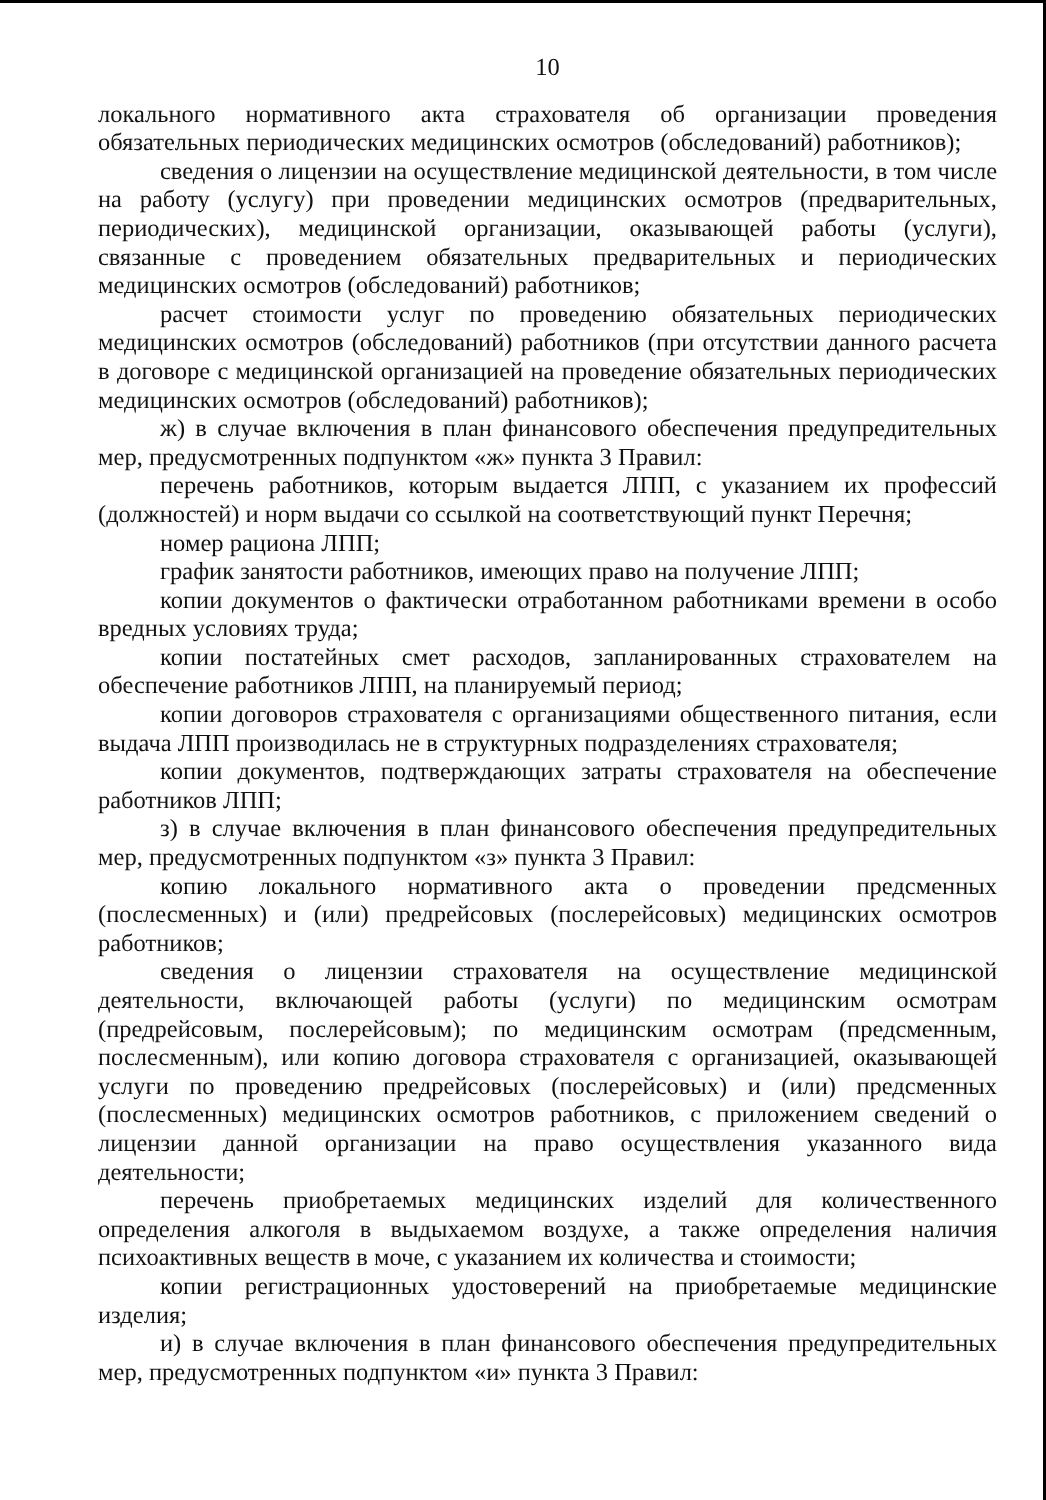10
локального нормативного акта страхователя об организации проведения обязательных периодических медицинских осмотров (обследований) работников);
сведения о лицензии на осуществление медицинской деятельности, в том числе на работу (услугу) при проведении медицинских осмотров (предварительных, периодических), медицинской организации, оказывающей работы (услуги), связанные с проведением обязательных предварительных и периодических медицинских осмотров (обследований) работников;
расчет стоимости услуг по проведению обязательных периодических медицинских осмотров (обследований) работников (при отсутствии данного расчета в договоре с медицинской организацией на проведение обязательных периодических медицинских осмотров (обследований) работников);
ж) в случае включения в план финансового обеспечения предупредительных мер, предусмотренных подпунктом «ж» пункта 3 Правил:
перечень работников, которым выдается ЛПП, с указанием их профессий (должностей) и норм выдачи со ссылкой на соответствующий пункт Перечня;
номер рациона ЛПП;
график занятости работников, имеющих право на получение ЛПП;
копии документов о фактически отработанном работниками времени в особо вредных условиях труда;
копии постатейных смет расходов, запланированных страхователем на обеспечение работников ЛПП, на планируемый период;
копии договоров страхователя с организациями общественного питания, если выдача ЛПП производилась не в структурных подразделениях страхователя;
копии документов, подтверждающих затраты страхователя на обеспечение работников ЛПП;
з) в случае включения в план финансового обеспечения предупредительных мер, предусмотренных подпунктом «з» пункта 3 Правил:
копию локального нормативного акта о проведении предсменных (послесменных) и (или) предрейсовых (послерейсовых) медицинских осмотров работников;
сведения о лицензии страхователя на осуществление медицинской деятельности, включающей работы (услуги) по медицинским осмотрам (предрейсовым, послерейсовым); по медицинским осмотрам (предсменным, послесменным), или копию договора страхователя с организацией, оказывающей услуги по проведению предрейсовых (послерейсовых) и (или) предсменных (послесменных) медицинских осмотров работников, с приложением сведений о лицензии данной организации на право осуществления указанного вида деятельности;
перечень приобретаемых медицинских изделий для количественного определения алкоголя в выдыхаемом воздухе, а также определения наличия психоактивных веществ в моче, с указанием их количества и стоимости;
копии регистрационных удостоверений на приобретаемые медицинские изделия;
и) в случае включения в план финансового обеспечения предупредительных мер, предусмотренных подпунктом «и» пункта 3 Правил: